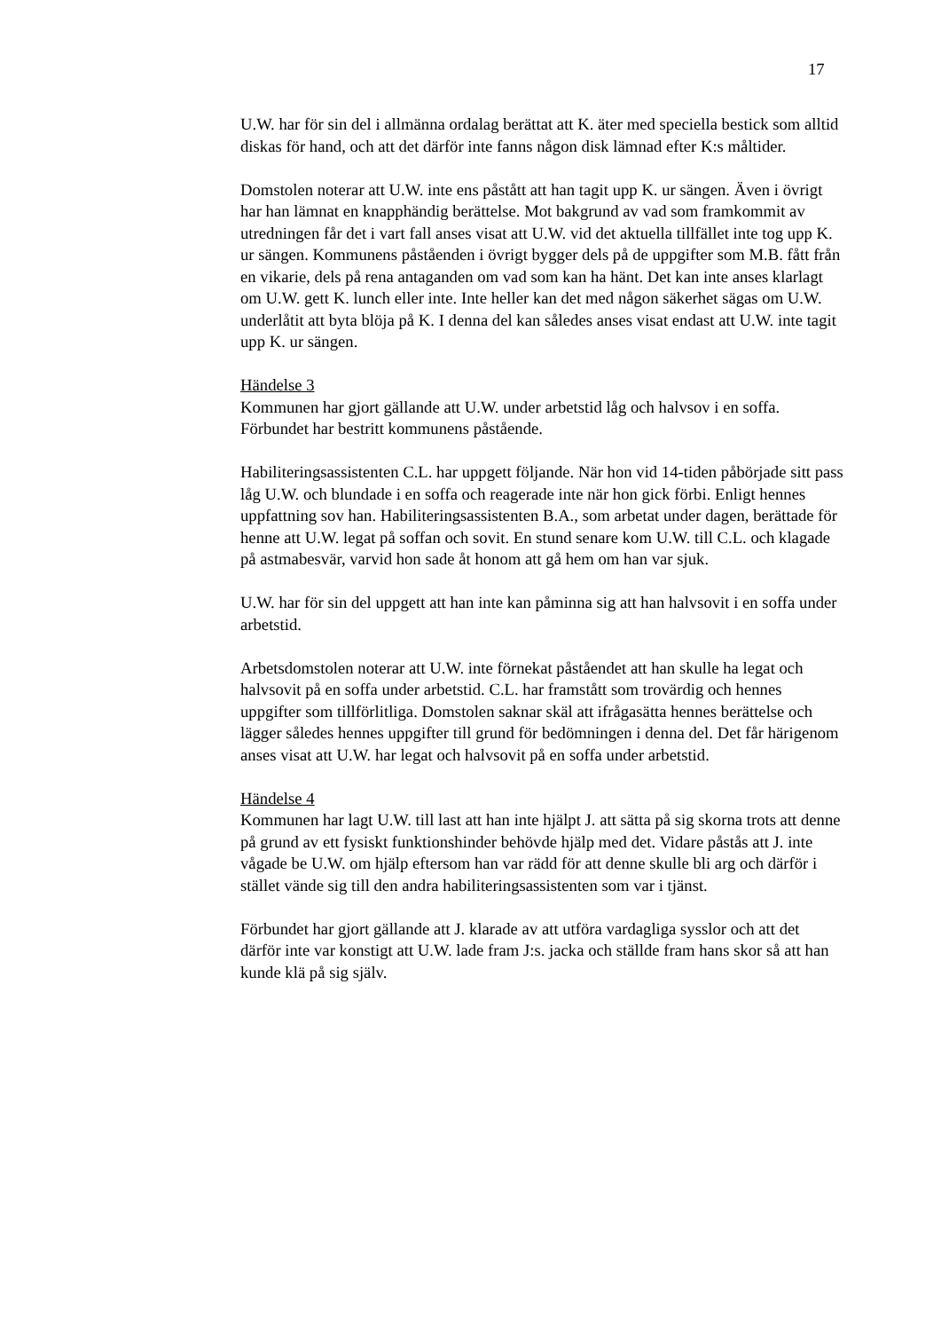17
U.W. har för sin del i allmänna ordalag berättat att K. äter med speciella bestick som alltid diskas för hand, och att det därför inte fanns någon disk lämnad efter K:s måltider.
Domstolen noterar att U.W. inte ens påstått att han tagit upp K. ur sängen. Även i övrigt har han lämnat en knapphändig berättelse. Mot bakgrund av vad som framkommit av utredningen får det i vart fall anses visat att U.W. vid det aktuella tillfället inte tog upp K. ur sängen. Kommunens påståenden i övrigt bygger dels på de uppgifter som M.B. fått från en vikarie, dels på rena antaganden om vad som kan ha hänt. Det kan inte anses klarlagt om U.W. gett K. lunch eller inte. Inte heller kan det med någon säkerhet sägas om U.W. underlåtit att byta blöja på K. I denna del kan således anses visat endast att U.W. inte tagit upp K. ur sängen.
Händelse 3
Kommunen har gjort gällande att U.W. under arbetstid låg och halvsov i en soffa. Förbundet har bestritt kommunens påstående.
Habiliteringsassistenten C.L. har uppgett följande. När hon vid 14-tiden påbörjade sitt pass låg U.W. och blundade i en soffa och reagerade inte när hon gick förbi. Enligt hennes uppfattning sov han. Habiliteringsassistenten B.A., som arbetat under dagen, berättade för henne att U.W. legat på soffan och sovit. En stund senare kom U.W. till C.L. och klagade på astmabesvär, varvid hon sade åt honom att gå hem om han var sjuk.
U.W. har för sin del uppgett att han inte kan påminna sig att han halvsovit i en soffa under arbetstid.
Arbetsdomstolen noterar att U.W. inte förnekat påståendet att han skulle ha legat och halvsovit på en soffa under arbetstid. C.L. har framstått som trovärdig och hennes uppgifter som tillförlitliga. Domstolen saknar skäl att ifrågasätta hennes berättelse och lägger således hennes uppgifter till grund för bedömningen i denna del. Det får härigenom anses visat att U.W. har legat och halvsovit på en soffa under arbetstid.
Händelse 4
Kommunen har lagt U.W. till last att han inte hjälpt J. att sätta på sig skorna trots att denne på grund av ett fysiskt funktionshinder behövde hjälp med det. Vidare påstås att J. inte vågade be U.W. om hjälp eftersom han var rädd för att denne skulle bli arg och därför i stället vände sig till den andra habiliteringsassistenten som var i tjänst.
Förbundet har gjort gällande att J. klarade av att utföra vardagliga sysslor och att det därför inte var konstigt att U.W. lade fram J:s. jacka och ställde fram hans skor så att han kunde klä på sig själv.